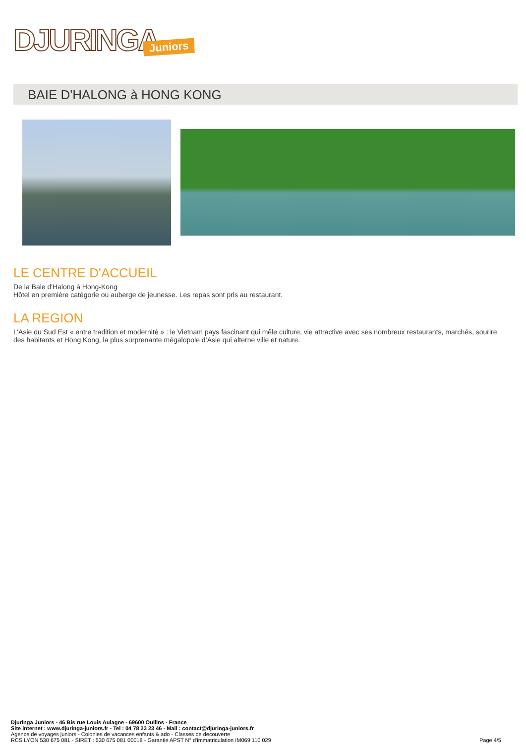DJURINGA Juniors
BAIE D'HALONG à HONG KONG
LE CENTRE D'ACCUEIL
De la Baie d'Halong à Hong-Kong
Hôtel en première catégorie ou auberge de jeunesse. Les repas sont pris au restaurant.
LA REGION
L’Asie du Sud Est « entre tradition et modernité » : le Vietnam pays fascinant qui mêle culture, vie attractive avec ses nombreux restaurants, marchés, sourire des habitants et Hong Kong, la plus surprenante mégalopole d’Asie qui alterne ville et nature.
Djuringa Juniors - 46 Bis rue Louis Aulagne - 69600 Oullins - France
Site internet : www.djuringa-juniors.fr - Tel : 04 78 23 23 46 - Mail : contact@djuringa-juniors.fr
Agence de voyages juniors - Colonies de vacances enfants & ado - Classes de decouverte
RCS LYON 530 675 081 - SIRET : 530 675 081 00018 - Garantie APST N° d'immatriculation IM069 110 029
Page 4/5